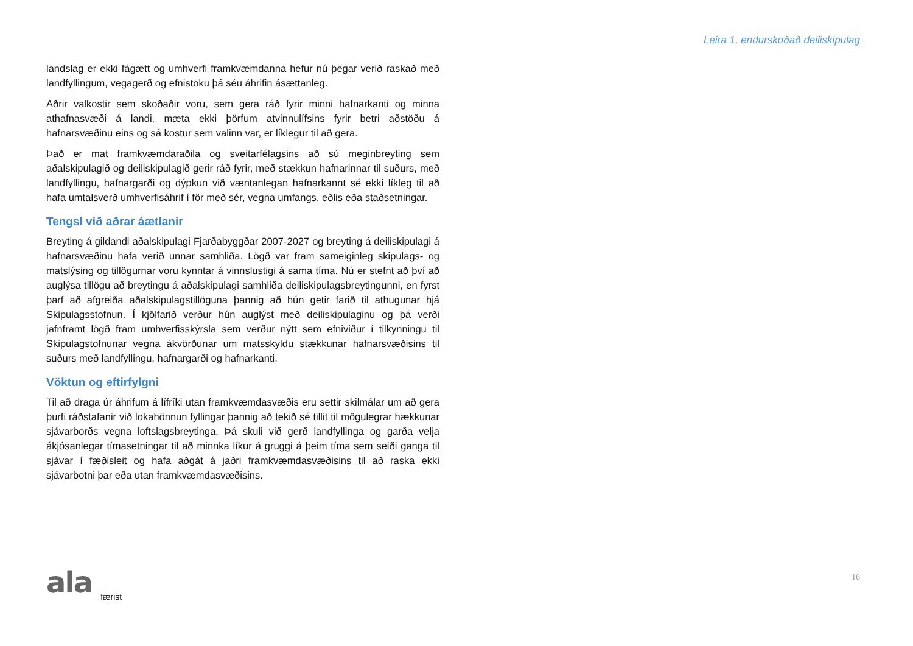Leira 1, endurskoðað deiliskipulag
landslag er ekki fágætt og umhverfi framkvæmdanna hefur nú þegar verið raskað með landfyllingum, vegagerð og efnistöku þá séu áhrifin ásættanleg.
Aðrir valkostir sem skoðaðir voru, sem gera ráð fyrir minni hafnarkanti og minna athafnasvæði á landi, mæta ekki þörfum atvinnulífsins fyrir betri aðstöðu á hafnarsvæðinu eins og sá kostur sem valinn var, er líklegur til að gera.
Það er mat framkvæmdaraðila og sveitarfélagsins að sú meginbreyting sem aðalskipulagið og deiliskipulagið gerir ráð fyrir, með stækkun hafnarinnar til suðurs, með landfyllingu, hafnargarði og dýpkun við væntanlegan hafnarkannt sé ekki líkleg til að hafa umtalsverð umhverfisáhrif í för með sér, vegna umfangs, eðlis eða staðsetningar.
Tengsl við aðrar áætlanir
Breyting á gildandi aðalskipulagi Fjarðabyggðar 2007-2027 og breyting á deiliskipulagi á hafnarsvæðinu hafa verið unnar samhliða. Lögð var fram sameiginleg skipulags- og matslýsing og tillögurnar voru kynntar á vinnslustigi á sama tíma. Nú er stefnt að því að auglýsa tillögu að breytingu á aðalskipulagi samhliða deiliskipulagsbreytingunni, en fyrst þarf að afgreiða aðalskipulagstillöguna þannig að hún getir farið til athugunar hjá Skipulagsstofnun. Í kjölfarið verður hún auglýst með deiliskipulaginu og þá verði jafnframt lögð fram umhverfisskýrsla sem verður nýtt sem efniviður í tilkynningu til Skipulagstofnunar vegna ákvörðunar um matsskyldu stækkunar hafnarsvæðisins til suðurs með landfyllingu, hafnargarði og hafnarkanti.
Vöktun og eftirfylgni
Til að draga úr áhrifum á lífríki utan framkvæmdasvæðis eru settir skilmálar um að gera þurfi ráðstafanir við lokahönnun fyllingar þannig að tekið sé tillit til mögulegrar hækkunar sjávarborðs vegna loftslagsbreytinga. Þá skuli við gerð landfyllinga og garða velja ákjósanlegar tímasetningar til að minnka líkur á gruggi á þeim tíma sem seiði ganga til sjávar í fæðisleit og hafa aðgát á jaðri framkvæmdasvæðisins til að raska ekki sjávarbotni þar eða utan framkvæmdasvæðisins.
ala færist 16